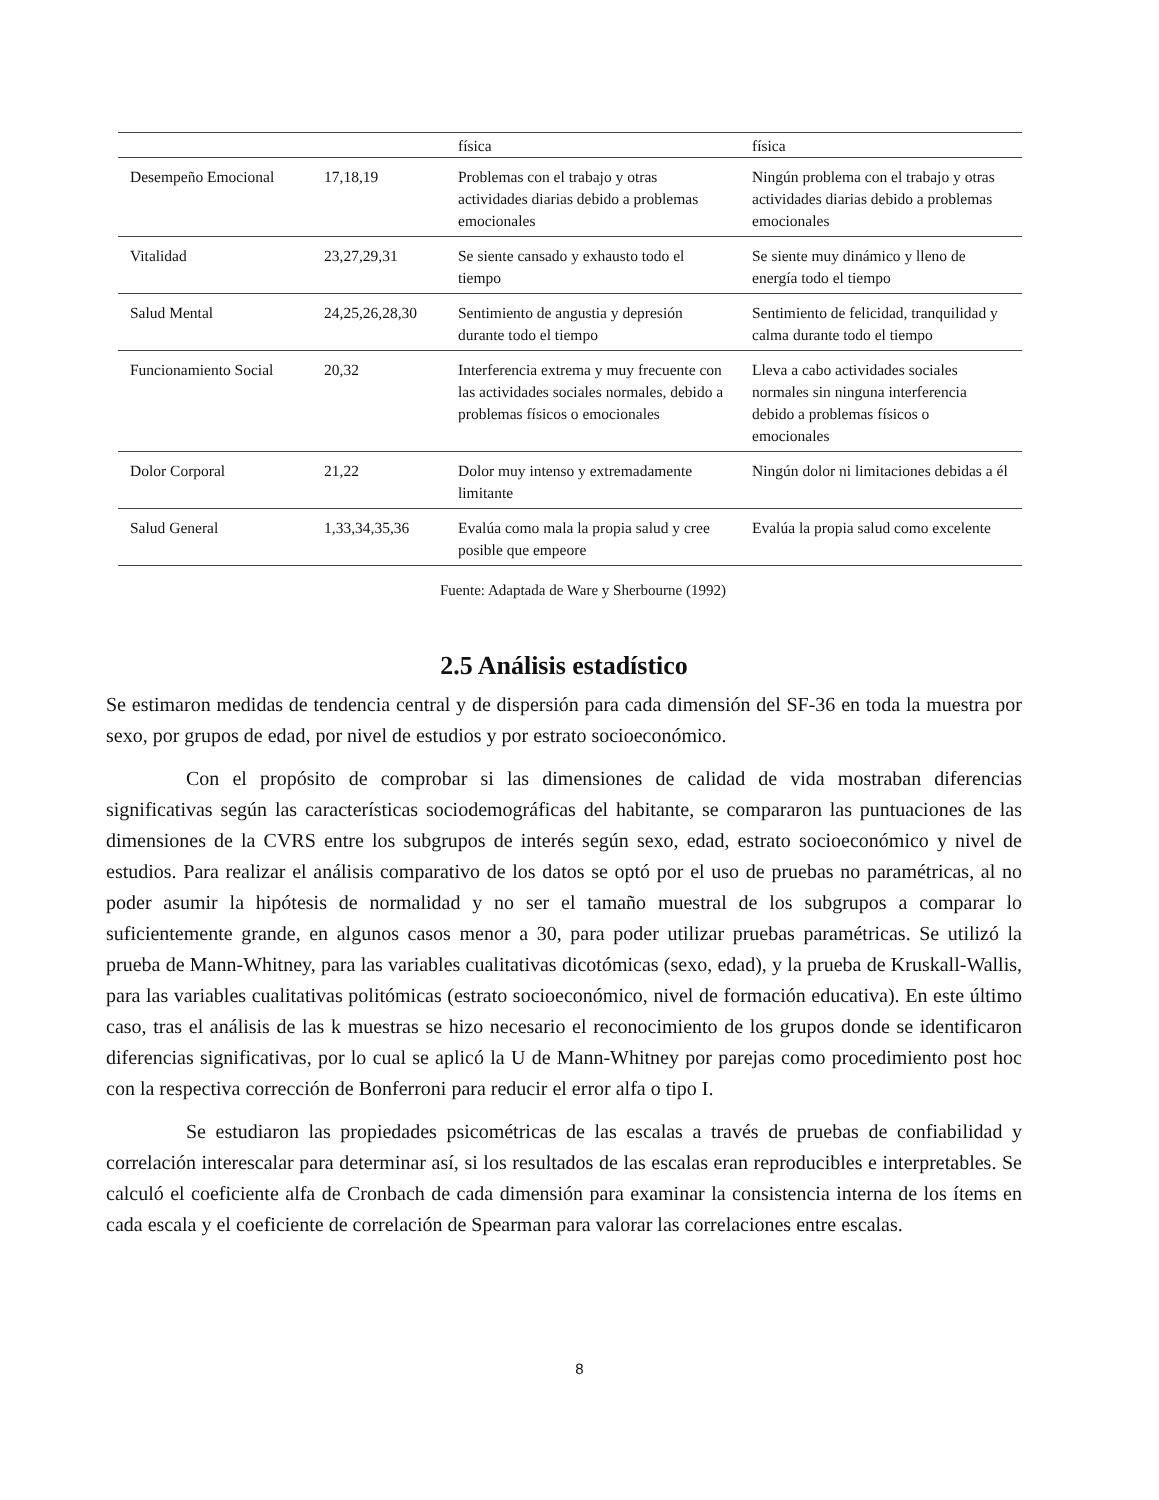| | | física | física |
| Desempeño Emocional | 17,18,19 | Problemas con el trabajo y otras actividades diarias debido a problemas emocionales | Ningún problema con el trabajo y otras actividades diarias debido a problemas emocionales |
| Vitalidad | 23,27,29,31 | Se siente cansado y exhausto todo el tiempo | Se siente muy dinámico y lleno de energía todo el tiempo |
| Salud Mental | 24,25,26,28,30 | Sentimiento de angustia y depresión durante todo el tiempo | Sentimiento de felicidad, tranquilidad y calma durante todo el tiempo |
| Funcionamiento Social | 20,32 | Interferencia extrema y muy frecuente con las actividades sociales normales, debido a problemas físicos o emocionales | Lleva a cabo actividades sociales normales sin ninguna interferencia debido a problemas físicos o emocionales |
| Dolor Corporal | 21,22 | Dolor muy intenso y extremadamente limitante | Ningún dolor ni limitaciones debidas a él |
| Salud General | 1,33,34,35,36 | Evalúa como mala la propia salud y cree posible que empeore | Evalúa la propia salud como excelente |
Fuente: Adaptada de Ware y Sherbourne (1992)
2.5 Análisis estadístico
Se estimaron medidas de tendencia central y de dispersión para cada dimensión del SF-36 en toda la muestra por sexo, por grupos de edad, por nivel de estudios y por estrato socioeconómico.
Con el propósito de comprobar si las dimensiones de calidad de vida mostraban diferencias significativas según las características sociodemográficas del habitante, se compararon las puntuaciones de las dimensiones de la CVRS entre los subgrupos de interés según sexo, edad, estrato socioeconómico y nivel de estudios. Para realizar el análisis comparativo de los datos se optó por el uso de pruebas no paramétricas, al no poder asumir la hipótesis de normalidad y no ser el tamaño muestral de los subgrupos a comparar lo suficientemente grande, en algunos casos menor a 30, para poder utilizar pruebas paramétricas. Se utilizó la prueba de Mann-Whitney, para las variables cualitativas dicotómicas (sexo, edad), y la prueba de Kruskall-Wallis, para las variables cualitativas politómicas (estrato socioeconómico, nivel de formación educativa). En este último caso, tras el análisis de las k muestras se hizo necesario el reconocimiento de los grupos donde se identificaron diferencias significativas, por lo cual se aplicó la U de Mann-Whitney por parejas como procedimiento post hoc con la respectiva corrección de Bonferroni para reducir el error alfa o tipo I.
Se estudiaron las propiedades psicométricas de las escalas a través de pruebas de confiabilidad y correlación interescalar para determinar así, si los resultados de las escalas eran reproducibles e interpretables. Se calculó el coeficiente alfa de Cronbach de cada dimensión para examinar la consistencia interna de los ítems en cada escala y el coeficiente de correlación de Spearman para valorar las correlaciones entre escalas.
8